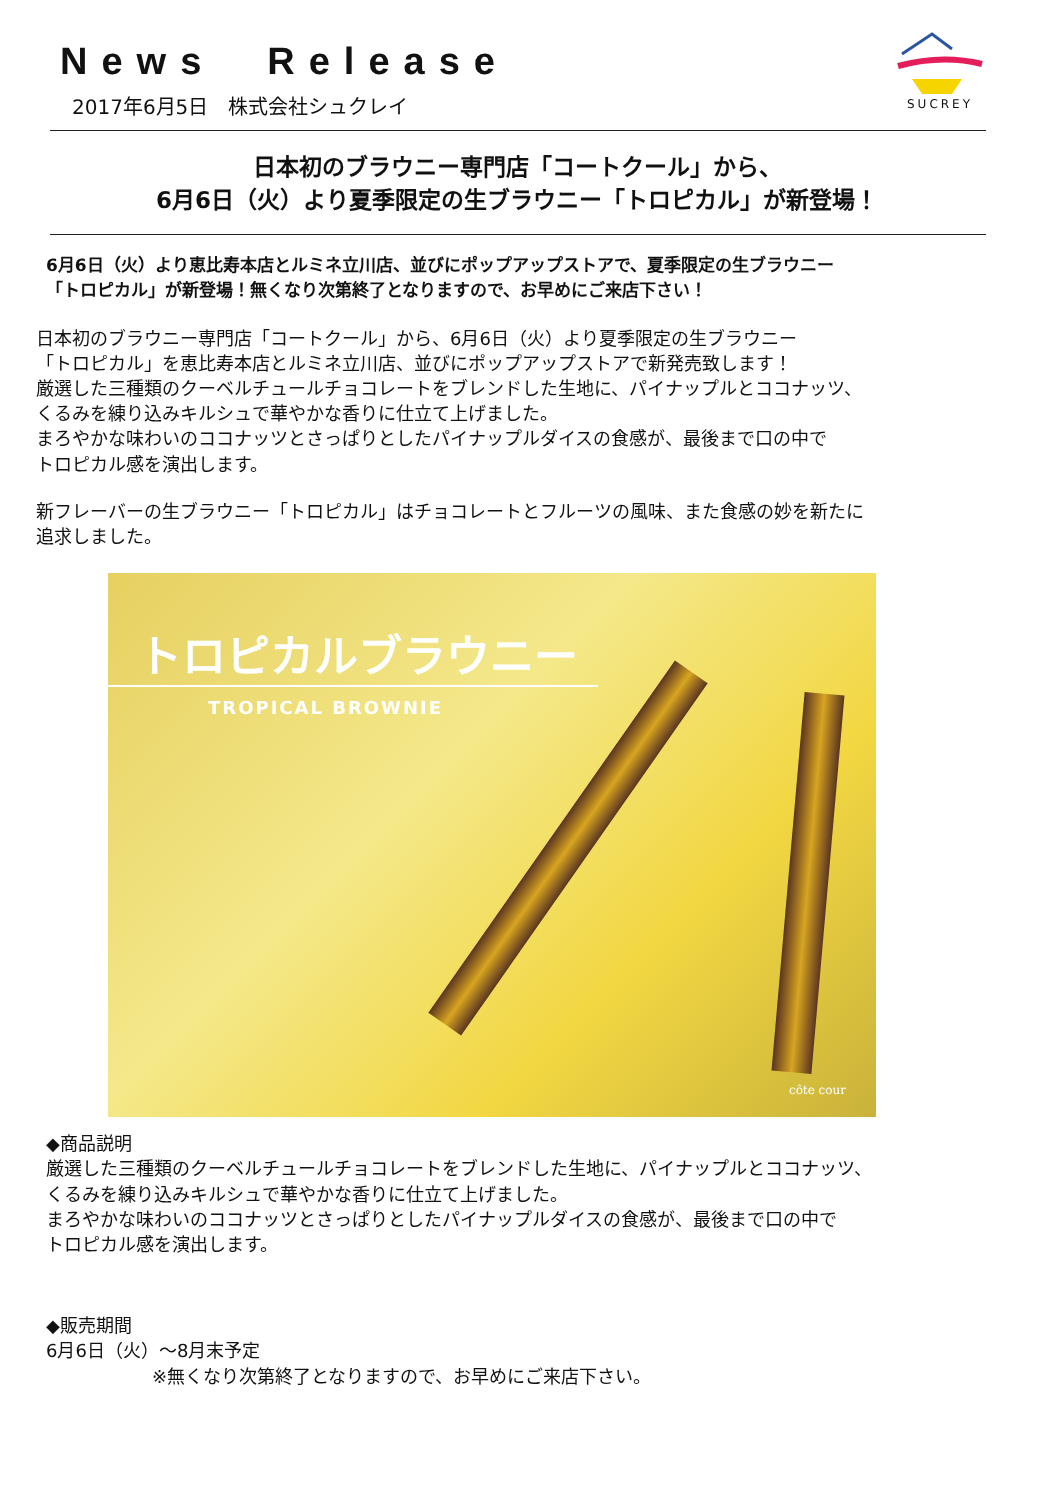SUCREY
News　Release
2017年6月5日　株式会社シュクレイ
日本初のブラウニー専門店「コートクール」から、
6月6日（火）より夏季限定の生ブラウニー「トロピカル」が新登場！
6月6日（火）より恵比寿本店とルミネ立川店、並びにポップアップストアで、夏季限定の生ブラウニー
「トロピカル」が新登場！無くなり次第終了となりますので、お早めにご来店下さい！
日本初のブラウニー専門店「コートクール」から、6月6日（火）より夏季限定の生ブラウニー
「トロピカル」を恵比寿本店とルミネ立川店、並びにポップアップストアで新発売致します！
厳選した三種類のクーベルチュールチョコレートをブレンドした生地に、パイナップルとココナッツ、
くるみを練り込みキルシュで華やかな香りに仕立て上げました。
まろやかな味わいのココナッツとさっぱりとしたパイナップルダイスの食感が、最後まで口の中で
トロピカル感を演出します。
新フレーバーの生ブラウニー「トロピカル」はチョコレートとフルーツの風味、また食感の妙を新たに
追求しました。
トロピカルブラウニー
TROPICAL BROWNIE
côte cour
◆商品説明
厳選した三種類のクーベルチュールチョコレートをブレンドした生地に、パイナップルとココナッツ、
くるみを練り込みキルシュで華やかな香りに仕立て上げました。
まろやかな味わいのココナッツとさっぱりとしたパイナップルダイスの食感が、最後まで口の中で
トロピカル感を演出します。
◆販売期間
6月6日（火）～8月末予定
※無くなり次第終了となりますので、お早めにご来店下さい。